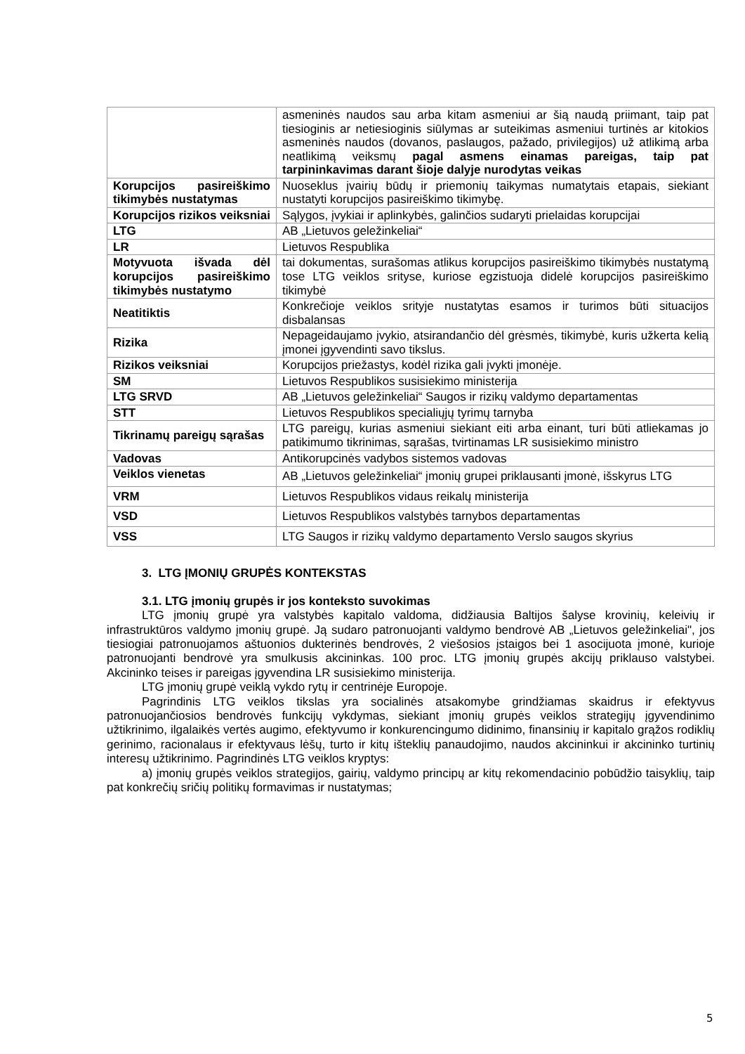| | asmeninės naudos sau arba kitam asmeniui ar šią naudą priimant, taip pat tiesioginis ar netiesioginis siūlymas ar suteikimas asmeniui turtinės ar kitokios asmeninės naudos (dovanos, paslaugos, pažado, privilegijos) už atlikimą arba neatlikimą veiksmų pagal asmens einamas pareigas, taip pat tarpininkavimas darant šioje dalyje nurodytas veikas |
| Korupcijos pasireiškimo tikimybės nustatymas | Nuoseklus įvairių būdų ir priemonių taikymas numatytais etapais, siekiant nustatyti korupcijos pasireiškimo tikimybę. |
| Korupcijos rizikos veiksniai | Sąlygos, įvykiai ir aplinkybės, galinčios sudaryti prielaidas korupcijai |
| LTG | AB „Lietuvos geležinkeliai“ |
| LR | Lietuvos Respublika |
| Motyvuota išvada dėl korupcijos pasireiškimo tikimybės nustatymo | tai dokumentas, surašomas atlikus korupcijos pasireiškimo tikimybės nustatymą tose LTG veiklos srityse, kuriose egzistuoja didelė korupcijos pasireiškimo tikimybė |
| Neatitiktis | Konkrečioje veiklos srityje nustatytas esamos ir turimos būti situacijos disbalansas |
| Rizika | Nepageidaujamo įvykio, atsirandančio dėl grėsmės, tikimybė, kuris užkerta kelią įmonei įgyvendinti savo tikslus. |
| Rizikos veiksniai | Korupcijos priežastys, kodėl rizika gali įvykti įmonėje. |
| SM | Lietuvos Respublikos susisiekimo ministerija |
| LTG SRVD | AB „Lietuvos geležinkeliai“ Saugos ir rizikų valdymo departamentas |
| STT | Lietuvos Respublikos specialiųjų tyrimų tarnyba |
| Tikrinamų pareigų sąrašas | LTG pareigų, kurias asmeniui siekiant eiti arba einant, turi būti atliekamas jo patikimumo tikrinimas, sąrašas, tvirtinamas LR susisiekimo ministro |
| Vadovas | Antikorupcinės vadybos sistemos vadovas |
| Veiklos vienetas | AB „Lietuvos geležinkeliai“ įmonių grupei priklausanti įmonė, išskyrus LTG |
| VRM | Lietuvos Respublikos vidaus reikalų ministerija |
| VSD | Lietuvos Respublikos valstybės tarnybos departamentas |
| VSS | LTG Saugos ir rizikų valdymo departamento Verslo saugos skyrius |
3. LTG ĮMONIŲ GRUPĖS KONTEKSTAS
3.1. LTG įmonių grupės ir jos konteksto suvokimas
LTG įmonių grupė yra valstybės kapitalo valdoma, didžiausia Baltijos šalyse krovinių, keleivių ir infrastruktūros valdymo įmonių grupė. Ją sudaro patronuojanti valdymo bendrovė AB „Lietuvos geležinkeliai", jos tiesiogiai patronuojamos aštuonios dukterinės bendrovės, 2 viešosios įstaigos bei 1 asocijuota įmonė, kurioje patronuojanti bendrovė yra smulkusis akcininkas. 100 proc. LTG įmonių grupės akcijų priklauso valstybei. Akcininko teises ir pareigas įgyvendina LR susisiekimo ministerija.
LTG įmonių grupė veiklą vykdo rytų ir centrinėje Europoje.
Pagrindinis LTG veiklos tikslas yra socialinės atsakomybe grindžiamas skaidrus ir efektyvus patronuojančiosios bendrovės funkcijų vykdymas, siekiant įmonių grupės veiklos strategijų įgyvendinimo užtikrinimo, ilgalaikės vertės augimo, efektyvumo ir konkurencingumo didinimo, finansinių ir kapitalo grąžos rodiklių gerinimo, racionalaus ir efektyvaus lėšų, turto ir kitų išteklių panaudojimo, naudos akcininkui ir akcininko turtinių interesų užtikrinimo. Pagrindinės LTG veiklos kryptys:
a) įmonių grupės veiklos strategijos, gairių, valdymo principų ar kitų rekomendacinio pobūdžio taisyklių, taip pat konkrečių sričių politikų formavimas ir nustatymas;
5